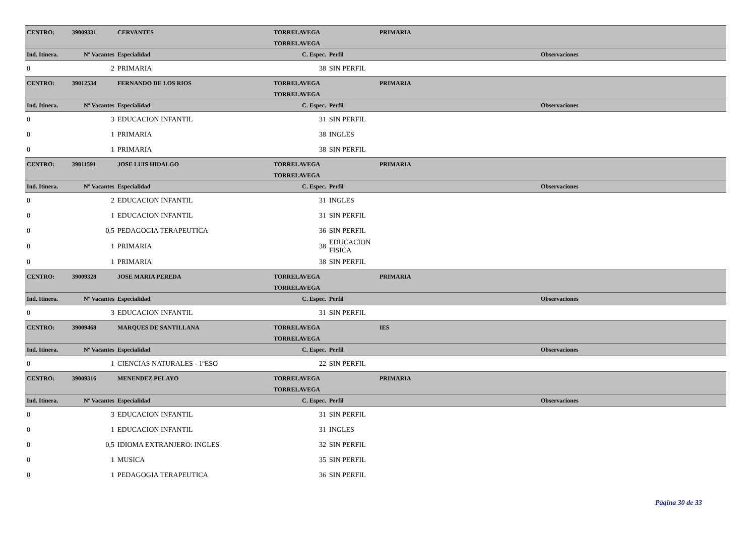| CENTRO: | 39009331 | CERVANTES | TORRELAVEGA | | PRIMARIA | |
| | | | TORRELAVEGA | | | |
| Ind. Itinera. | Nº Vacantes | Especialidad | C. Espec. | Perfil | | Observaciones |
| 0 | 2 | PRIMARIA | 38 | SIN PERFIL | | |
| CENTRO: | 39012534 | FERNANDO DE LOS RIOS | TORRELAVEGA | | PRIMARIA | |
| | | | TORRELAVEGA | | | |
| Ind. Itinera. | Nº Vacantes | Especialidad | C. Espec. | Perfil | | Observaciones |
| 0 | 3 | EDUCACION INFANTIL | 31 | SIN PERFIL | | |
| 0 | 1 | PRIMARIA | 38 | INGLES | | |
| 0 | 1 | PRIMARIA | 38 | SIN PERFIL | | |
| CENTRO: | 39011591 | JOSE LUIS HIDALGO | TORRELAVEGA | | PRIMARIA | |
| | | | TORRELAVEGA | | | |
| Ind. Itinera. | Nº Vacantes | Especialidad | C. Espec. | Perfil | | Observaciones |
| 0 | 2 | EDUCACION INFANTIL | 31 | INGLES | | |
| 0 | 1 | EDUCACION INFANTIL | 31 | SIN PERFIL | | |
| 0 | 0,5 | PEDAGOGIA TERAPEUTICA | 36 | SIN PERFIL | | |
| 0 | 1 | PRIMARIA | 38 | EDUCACION FISICA | | |
| 0 | 1 | PRIMARIA | 38 | SIN PERFIL | | |
| CENTRO: | 39009328 | JOSE MARIA PEREDA | TORRELAVEGA | | PRIMARIA | |
| | | | TORRELAVEGA | | | |
| Ind. Itinera. | Nº Vacantes | Especialidad | C. Espec. | Perfil | | Observaciones |
| 0 | 3 | EDUCACION INFANTIL | 31 | SIN PERFIL | | |
| CENTRO: | 39009468 | MARQUES DE SANTILLANA | TORRELAVEGA | | IES | |
| | | | TORRELAVEGA | | | |
| Ind. Itinera. | Nº Vacantes | Especialidad | C. Espec. | Perfil | | Observaciones |
| 0 | 1 | CIENCIAS NATURALES - 1ºESO | 22 | SIN PERFIL | | |
| CENTRO: | 39009316 | MENENDEZ PELAYO | TORRELAVEGA | | PRIMARIA | |
| | | | TORRELAVEGA | | | |
| Ind. Itinera. | Nº Vacantes | Especialidad | C. Espec. | Perfil | | Observaciones |
| 0 | 3 | EDUCACION INFANTIL | 31 | SIN PERFIL | | |
| 0 | 1 | EDUCACION INFANTIL | 31 | INGLES | | |
| 0 | 0,5 | IDIOMA EXTRANJERO: INGLES | 32 | SIN PERFIL | | |
| 0 | 1 | MUSICA | 35 | SIN PERFIL | | |
| 0 | 1 | PEDAGOGIA TERAPEUTICA | 36 | SIN PERFIL | | |
Página 30 de 33